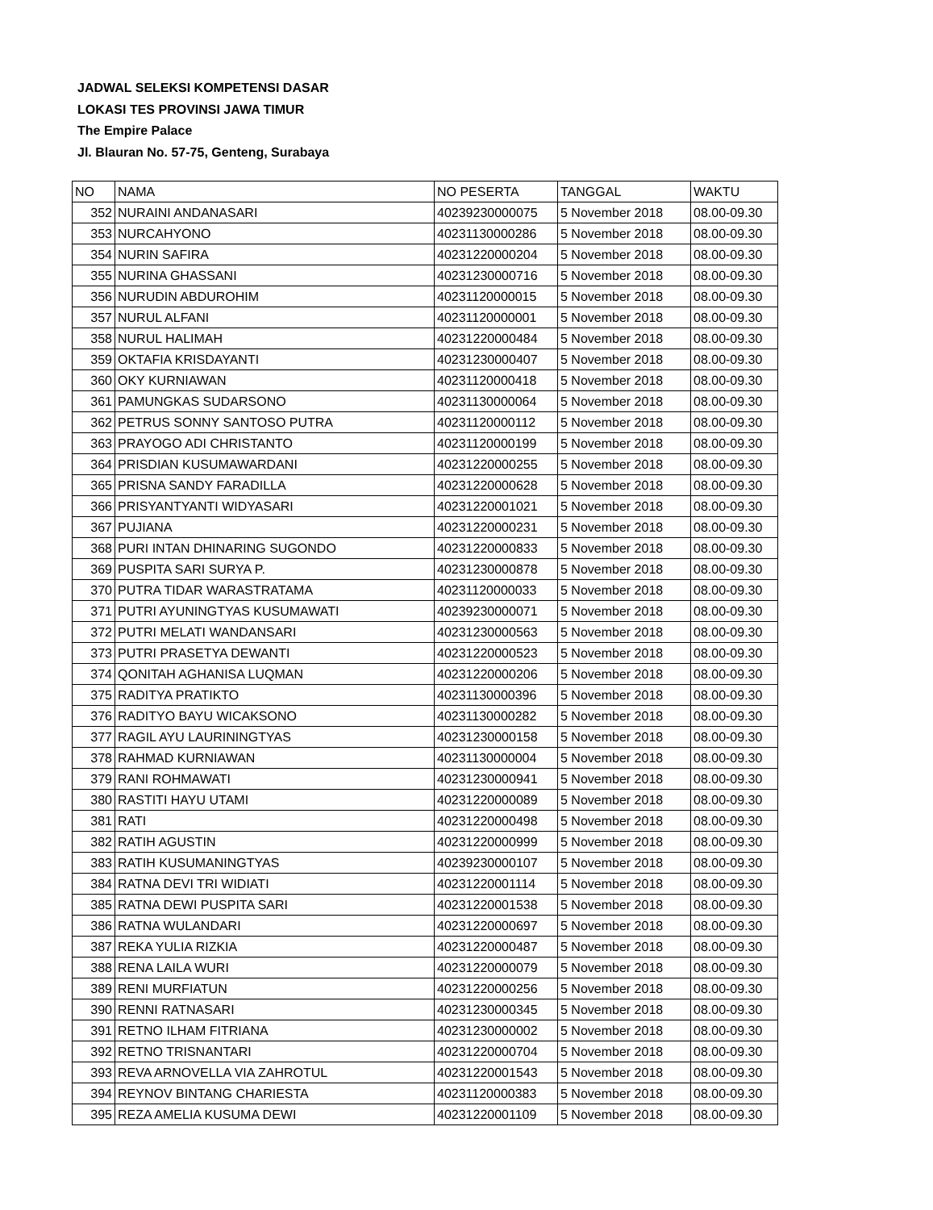JADWAL SELEKSI KOMPETENSI DASAR
LOKASI TES PROVINSI JAWA TIMUR
The Empire Palace
Jl. Blauran No. 57-75, Genteng, Surabaya
| NO | NAMA | NO PESERTA | TANGGAL | WAKTU |
| 352 | NURAINI ANDANASARI | 40239230000075 | 5 November 2018 | 08.00-09.30 |
| 353 | NURCAHYONO | 40231130000286 | 5 November 2018 | 08.00-09.30 |
| 354 | NURIN SAFIRA | 40231220000204 | 5 November 2018 | 08.00-09.30 |
| 355 | NURINA GHASSANI | 40231230000716 | 5 November 2018 | 08.00-09.30 |
| 356 | NURUDIN ABDUROHIM | 40231120000015 | 5 November 2018 | 08.00-09.30 |
| 357 | NURUL ALFANI | 40231120000001 | 5 November 2018 | 08.00-09.30 |
| 358 | NURUL HALIMAH | 40231220000484 | 5 November 2018 | 08.00-09.30 |
| 359 | OKTAFIA KRISDAYANTI | 40231230000407 | 5 November 2018 | 08.00-09.30 |
| 360 | OKY KURNIAWAN | 40231120000418 | 5 November 2018 | 08.00-09.30 |
| 361 | PAMUNGKAS SUDARSONO | 40231130000064 | 5 November 2018 | 08.00-09.30 |
| 362 | PETRUS SONNY SANTOSO PUTRA | 40231120000112 | 5 November 2018 | 08.00-09.30 |
| 363 | PRAYOGO ADI CHRISTANTO | 40231120000199 | 5 November 2018 | 08.00-09.30 |
| 364 | PRISDIAN KUSUMAWARDANI | 40231220000255 | 5 November 2018 | 08.00-09.30 |
| 365 | PRISNA SANDY FARADILLA | 40231220000628 | 5 November 2018 | 08.00-09.30 |
| 366 | PRISYANTYANTI WIDYASARI | 40231220001021 | 5 November 2018 | 08.00-09.30 |
| 367 | PUJIANA | 40231220000231 | 5 November 2018 | 08.00-09.30 |
| 368 | PURI INTAN DHINARING SUGONDO | 40231220000833 | 5 November 2018 | 08.00-09.30 |
| 369 | PUSPITA SARI SURYA P. | 40231230000878 | 5 November 2018 | 08.00-09.30 |
| 370 | PUTRA TIDAR WARASTRATAMA | 40231120000033 | 5 November 2018 | 08.00-09.30 |
| 371 | PUTRI AYUNINGTYAS KUSUMAWATI | 40239230000071 | 5 November 2018 | 08.00-09.30 |
| 372 | PUTRI MELATI WANDANSARI | 40231230000563 | 5 November 2018 | 08.00-09.30 |
| 373 | PUTRI PRASETYA DEWANTI | 40231220000523 | 5 November 2018 | 08.00-09.30 |
| 374 | QONITAH AGHANISA LUQMAN | 40231220000206 | 5 November 2018 | 08.00-09.30 |
| 375 | RADITYA PRATIKTO | 40231130000396 | 5 November 2018 | 08.00-09.30 |
| 376 | RADITYO BAYU WICAKSONO | 40231130000282 | 5 November 2018 | 08.00-09.30 |
| 377 | RAGIL AYU LAURININGTYAS | 40231230000158 | 5 November 2018 | 08.00-09.30 |
| 378 | RAHMAD KURNIAWAN | 40231130000004 | 5 November 2018 | 08.00-09.30 |
| 379 | RANI ROHMAWATI | 40231230000941 | 5 November 2018 | 08.00-09.30 |
| 380 | RASTITI HAYU UTAMI | 40231220000089 | 5 November 2018 | 08.00-09.30 |
| 381 | RATI | 40231220000498 | 5 November 2018 | 08.00-09.30 |
| 382 | RATIH AGUSTIN | 40231220000999 | 5 November 2018 | 08.00-09.30 |
| 383 | RATIH KUSUMANINGTYAS | 40239230000107 | 5 November 2018 | 08.00-09.30 |
| 384 | RATNA DEVI TRI WIDIATI | 40231220001114 | 5 November 2018 | 08.00-09.30 |
| 385 | RATNA DEWI PUSPITA SARI | 40231220001538 | 5 November 2018 | 08.00-09.30 |
| 386 | RATNA WULANDARI | 40231220000697 | 5 November 2018 | 08.00-09.30 |
| 387 | REKA YULIA RIZKIA | 40231220000487 | 5 November 2018 | 08.00-09.30 |
| 388 | RENA LAILA WURI | 40231220000079 | 5 November 2018 | 08.00-09.30 |
| 389 | RENI MURFIATUN | 40231220000256 | 5 November 2018 | 08.00-09.30 |
| 390 | RENNI RATNASARI | 40231230000345 | 5 November 2018 | 08.00-09.30 |
| 391 | RETNO ILHAM FITRIANA | 40231230000002 | 5 November 2018 | 08.00-09.30 |
| 392 | RETNO TRISNANTARI | 40231220000704 | 5 November 2018 | 08.00-09.30 |
| 393 | REVA ARNOVELLA VIA ZAHROTUL | 40231220001543 | 5 November 2018 | 08.00-09.30 |
| 394 | REYNOV BINTANG CHARIESTA | 40231120000383 | 5 November 2018 | 08.00-09.30 |
| 395 | REZA AMELIA KUSUMA DEWI | 40231220001109 | 5 November 2018 | 08.00-09.30 |